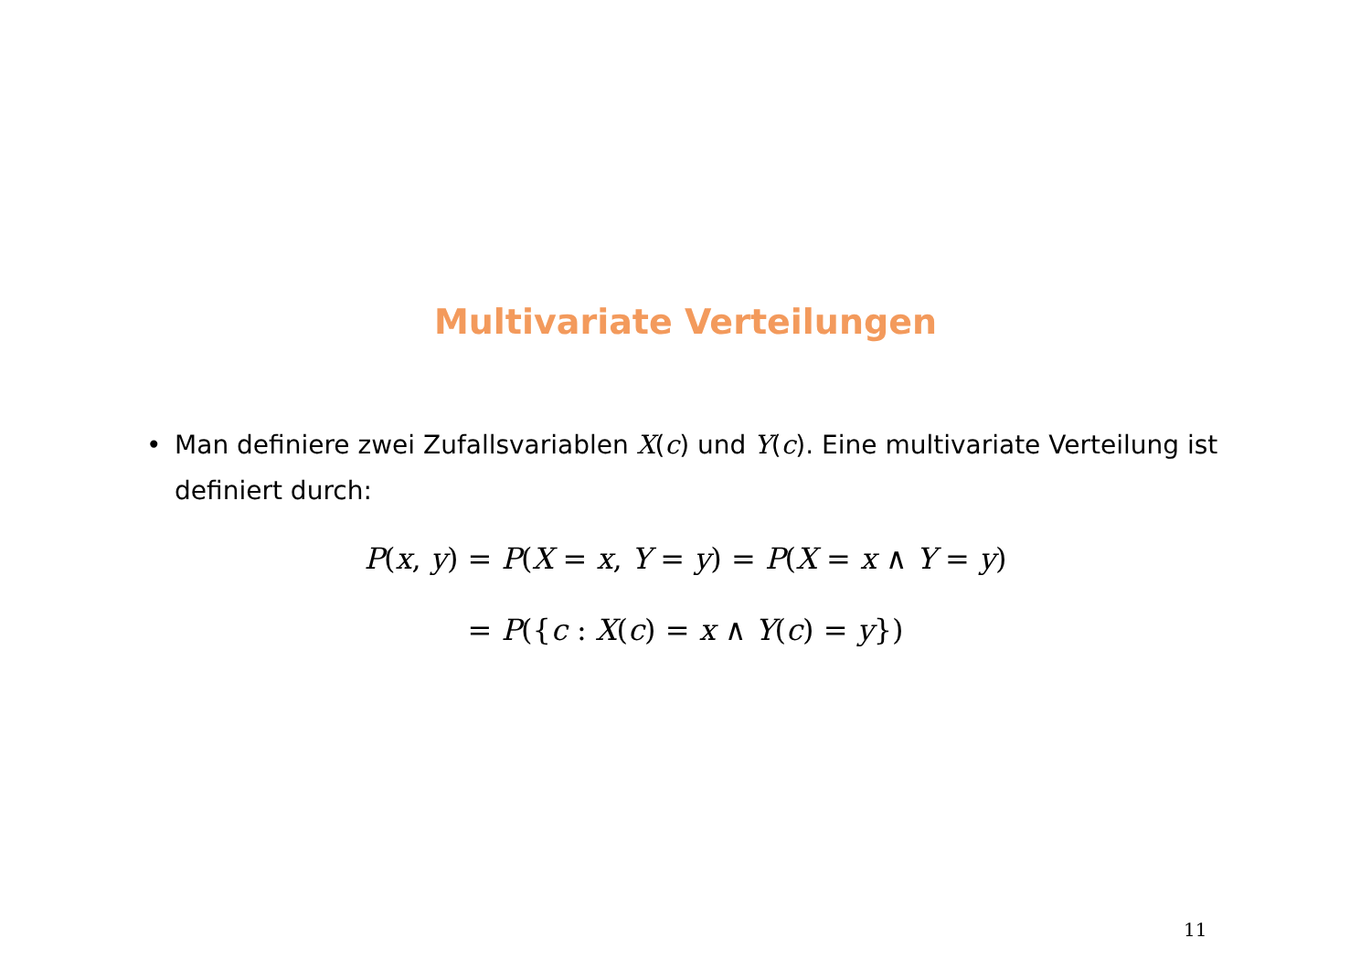Multivariate Verteilungen
• Man definiere zwei Zufallsvariablen X(c) und Y(c). Eine multivariate Verteilung ist definiert durch:
P(x, y) = P(X = x, Y = y) = P(X = x ∧ Y = y)
= P({c : X(c) = x ∧ Y(c) = y})
11